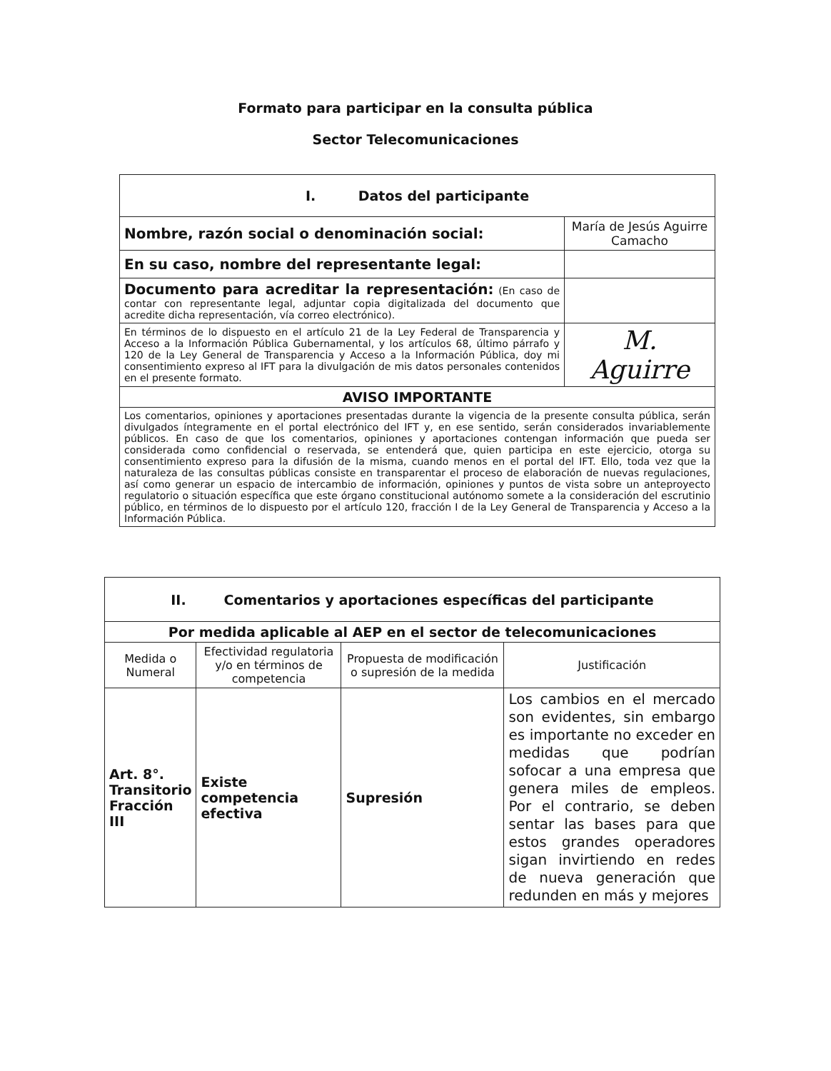Formato para participar en la consulta pública
Sector Telecomunicaciones
| I. Datos del participante | |
| --- | --- |
| Nombre, razón social o denominación social: | María de Jesús Aguirre Camacho |
| En su caso, nombre del representante legal: | |
| Documento para acreditar la representación: (En caso de contar con representante legal, adjuntar copia digitalizada del documento que acredite dicha representación, vía correo electrónico). | |
| En términos de lo dispuesto en el artículo 21 de la Ley Federal de Transparencia y Acceso a la Información Pública Gubernamental, y los artículos 68, último párrafo y 120 de la Ley General de Transparencia y Acceso a la Información Pública, doy mi consentimiento expreso al IFT para la divulgación de mis datos personales contenidos en el presente formato. | M. Aguirre |
| AVISO IMPORTANTE | |
| Los comentarios, opiniones y aportaciones presentadas durante la vigencia de la presente consulta pública, serán divulgados íntegramente en el portal electrónico del IFT y, en ese sentido, serán considerados invariablemente públicos. En caso de que los comentarios, opiniones y aportaciones contengan información que pueda ser considerada como confidencial o reservada, se entenderá que, quien participa en este ejercicio, otorga su consentimiento expreso para la difusión de la misma, cuando menos en el portal del IFT. Ello, toda vez que la naturaleza de las consultas públicas consiste en transparentar el proceso de elaboración de nuevas regulaciones, así como generar un espacio de intercambio de información, opiniones y puntos de vista sobre un anteproyecto regulatorio o situación específica que este órgano constitucional autónomo somete a la consideración del escrutinio público, en términos de lo dispuesto por el artículo 120, fracción I de la Ley General de Transparencia y Acceso a la Información Pública. | |
| II. Comentarios y aportaciones específicas del participante | | | |
| --- | --- | --- | --- |
| Por medida aplicable al AEP en el sector de telecomunicaciones | | | |
| Medida o Numeral | Efectividad regulatoria y/o en términos de competencia | Propuesta de modificación o supresión de la medida | Justificación |
| Art. 8°. Transitorio Fracción III | Existe competencia efectiva | Supresión | Los cambios en el mercado son evidentes, sin embargo es importante no exceder en medidas que podrían sofocar a una empresa que genera miles de empleos. Por el contrario, se deben sentar las bases para que estos grandes operadores sigan invirtiendo en redes de nueva generación que redunden en más y mejores |